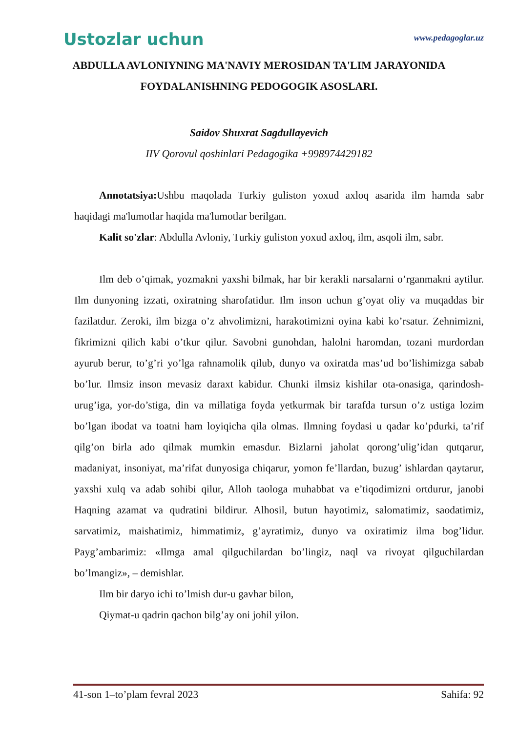Ustozlar uchun
www.pedagoglar.uz
ABDULLA AVLONIYNING MA'NAVIY MEROSIDAN TA'LIM JARAYONIDA FOYDALANISHNING PEDOGOGIK ASOSLARI.
Saidov Shuxrat Sagdullayevich
IIV Qorovul qoshinlari Pedagogika +998974429182
Annotatsiya: Ushbu maqolada Turkiy guliston yoxud axloq asarida ilm hamda sabr haqidagi ma'lumotlar haqida ma'lumotlar berilgan.
Kalit so'zlar: Abdulla Avloniy, Turkiy guliston yoxud axloq, ilm, asqoli ilm, sabr.
Ilm deb o’qimak, yozmakni yaxshi bilmak, har bir kerakli narsalarni o’rganmakni aytilur. Ilm dunyoning izzati, oxiratning sharofatidur. Ilm inson uchun g’oyat oliy va muqaddas bir fazilatdur. Zeroki, ilm bizga o’z ahvolimizni, harakotimizni oyina kabi ko’rsatur. Zehnimizni, fikrimizni qilich kabi o’tkur qilur. Savobni gunohdan, halolni haromdan, tozani murdordan ayurub berur, to’g’ri yo’lga rahnamolik qilub, dunyo va oxiratda mas’ud bo’lishimizga sabab bo’lur. Ilmsiz inson mevasiz daraxt kabidur. Chunki ilmsiz kishilar ota-onasiga, qarindosh-urug’iga, yor-do’stiga, din va millatiga foyda yetkurmak bir tarafda tursun o’z ustiga lozim bo’lgan ibodat va toatni ham loyiqicha qila olmas. Ilmning foydasi u qadar ko’pdurki, ta’rif qilg’on birla ado qilmak mumkin emasdur. Bizlarni jaholat qorong’ulig’idan qutqarur, madaniyat, insoniyat, ma’rifat dunyosiga chiqarur, yomon fe’llardan, buzug’ ishlardan qaytarur, yaxshi xulq va adab sohibi qilur, Alloh taologa muhabbat va e’tiqodimizni ortdurur, janobi Haqning azamat va qudratini bildirur. Alhosil, butun hayotimiz, salomatimiz, saodatimiz, sarvatimiz, maishatimiz, himmatimiz, g’ayratimiz, dunyo va oxiratimiz ilma bog’lidur. Payg’ambarimiz: «Ilmga amal qilguchilardan bo’lingiz, naql va rivoyat qilguchilardan bo’lmangiz», – demishlar.
Ilm bir daryo ichi to’lmish dur-u gavhar bilon,
Qiymat-u qadrin qachon bilg’ay oni johil yilon.
41-son 1–to’plam fevral 2023 Sahifa: 92